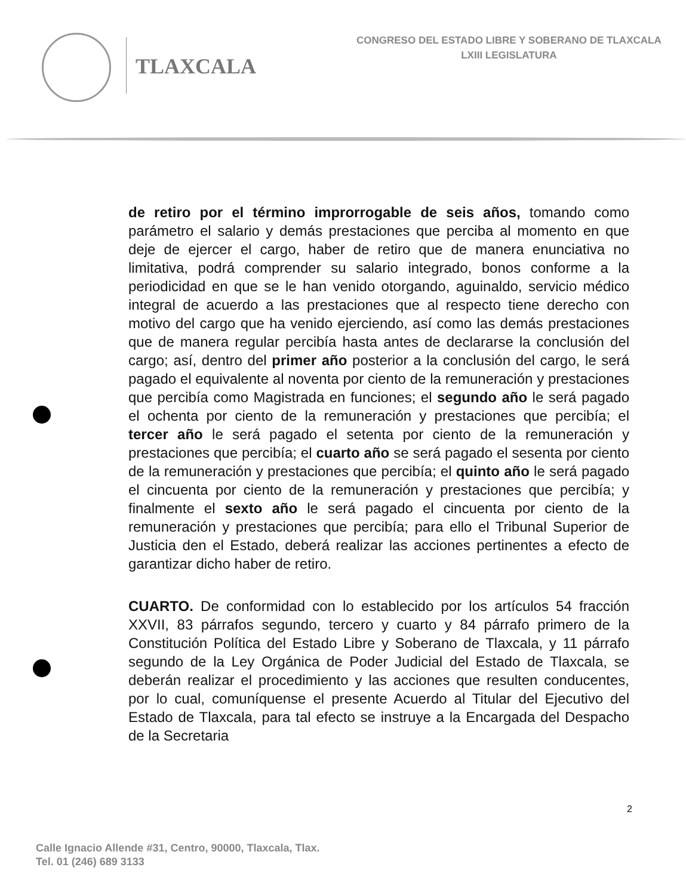TLAXCALA
CONGRESO DEL ESTADO LIBRE Y SOBERANO DE TLAXCALA
LXIII LEGISLATURA
de retiro por el término improrrogable de seis años, tomando como parámetro el salario y demás prestaciones que perciba al momento en que deje de ejercer el cargo, haber de retiro que de manera enunciativa no limitativa, podrá comprender su salario integrado, bonos conforme a la periodicidad en que se le han venido otorgando, aguinaldo, servicio médico integral de acuerdo a las prestaciones que al respecto tiene derecho con motivo del cargo que ha venido ejerciendo, así como las demás prestaciones que de manera regular percibía hasta antes de declararse la conclusión del cargo; así, dentro del primer año posterior a la conclusión del cargo, le será pagado el equivalente al noventa por ciento de la remuneración y prestaciones que percibía como Magistrada en funciones; el segundo año le será pagado el ochenta por ciento de la remuneración y prestaciones que percibía; el tercer año le será pagado el setenta por ciento de la remuneración y prestaciones que percibía; el cuarto año se será pagado el sesenta por ciento de la remuneración y prestaciones que percibía; el quinto año le será pagado el cincuenta por ciento de la remuneración y prestaciones que percibía; y finalmente el sexto año le será pagado el cincuenta por ciento de la remuneración y prestaciones que percibía; para ello el Tribunal Superior de Justicia den el Estado, deberá realizar las acciones pertinentes a efecto de garantizar dicho haber de retiro.
CUARTO. De conformidad con lo establecido por los artículos 54 fracción XXVII, 83 párrafos segundo, tercero y cuarto y 84 párrafo primero de la Constitución Política del Estado Libre y Soberano de Tlaxcala, y 11 párrafo segundo de la Ley Orgánica de Poder Judicial del Estado de Tlaxcala, se deberán realizar el procedimiento y las acciones que resulten conducentes, por lo cual, comuníquense el presente Acuerdo al Titular del Ejecutivo del Estado de Tlaxcala, para tal efecto se instruye a la Encargada del Despacho de la Secretaria
2
Calle Ignacio Allende #31, Centro, 90000, Tlaxcala, Tlax.
Tel. 01 (246) 689 3133